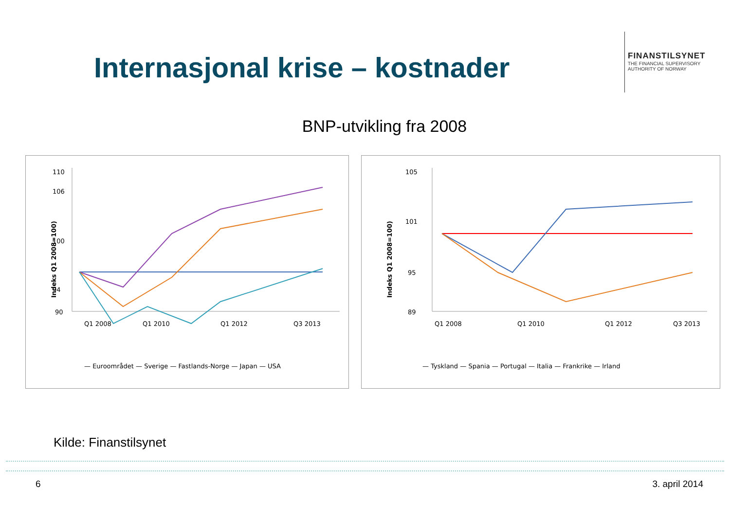Internasjonal krise – kostnader
FINANSTILSYNET
THE FINANCIAL SUPERVISORY
AUTHORITY OF NORWAY
BNP-utvikling fra 2008
Indeks Q1 2008=100)
110
106
100
94
90
Q1 2008
Q1 2010
Q1 2012
Q3 2013
— Euroområdet — Sverige — Fastlands-Norge — Japan — USA
Indeks Q1 2008=100)
105
101
95
89
Q1 2008
Q1 2010
Q1 2012
Q3 2013
— Tyskland — Spania — Portugal — Italia — Frankrike — Irland
Kilde: Finanstilsynet
6 3. april 2014